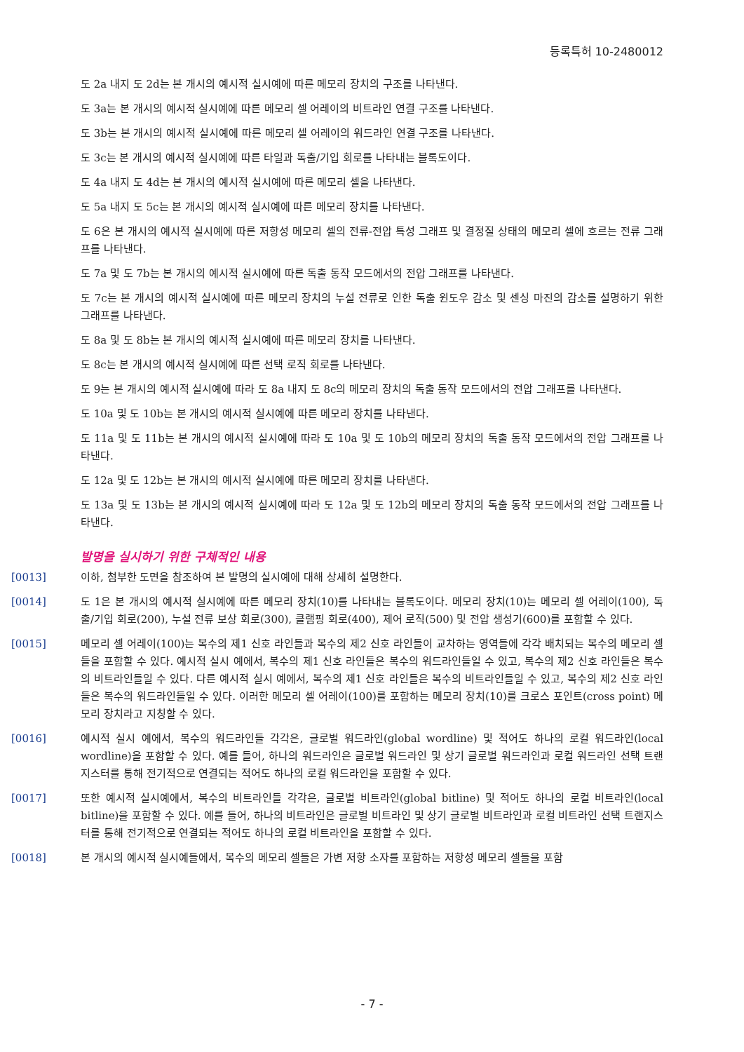등록특허 10-2480012
도 2a 내지 도 2d는 본 개시의 예시적 실시예에 따른 메모리 장치의 구조를 나타낸다.
도 3a는 본 개시의 예시적 실시예에 따른 메모리 셀 어레이의 비트라인 연결 구조를 나타낸다.
도 3b는 본 개시의 예시적 실시예에 따른 메모리 셀 어레이의 워드라인 연결 구조를 나타낸다.
도 3c는 본 개시의 예시적 실시예에 따른 타일과 독출/기입 회로를 나타내는 블록도이다.
도 4a 내지 도 4d는 본 개시의 예시적 실시예에 따른 메모리 셀을 나타낸다.
도 5a 내지 도 5c는 본 개시의 예시적 실시예에 따른 메모리 장치를 나타낸다.
도 6은 본 개시의 예시적 실시예에 따른 저항성 메모리 셀의 전류-전압 특성 그래프 및 결정질 상태의 메모리 셀에 흐르는 전류 그래프를 나타낸다.
도 7a 및 도 7b는 본 개시의 예시적 실시예에 따른 독출 동작 모드에서의 전압 그래프를 나타낸다.
도 7c는 본 개시의 예시적 실시예에 따른 메모리 장치의 누설 전류로 인한 독출 윈도우 감소 및 센싱 마진의 감소를 설명하기 위한 그래프를 나타낸다.
도 8a 및 도 8b는 본 개시의 예시적 실시예에 따른 메모리 장치를 나타낸다.
도 8c는 본 개시의 예시적 실시예에 따른 선택 로직 회로를 나타낸다.
도 9는 본 개시의 예시적 실시예에 따라 도 8a 내지 도 8c의 메모리 장치의 독출 동작 모드에서의 전압 그래프를 나타낸다.
도 10a 및 도 10b는 본 개시의 예시적 실시예에 따른 메모리 장치를 나타낸다.
도 11a 및 도 11b는 본 개시의 예시적 실시예에 따라 도 10a 및 도 10b의 메모리 장치의 독출 동작 모드에서의 전압 그래프를 나타낸다.
도 12a 및 도 12b는 본 개시의 예시적 실시예에 따른 메모리 장치를 나타낸다.
도 13a 및 도 13b는 본 개시의 예시적 실시예에 따라 도 12a 및 도 12b의 메모리 장치의 독출 동작 모드에서의 전압 그래프를 나타낸다.
발명을 실시하기 위한 구체적인 내용
[0013] 이하, 첨부한 도면을 참조하여 본 발명의 실시예에 대해 상세히 설명한다.
[0014] 도 1은 본 개시의 예시적 실시예에 따른 메모리 장치(10)를 나타내는 블록도이다. 메모리 장치(10)는 메모리 셀 어레이(100), 독출/기입 회로(200), 누설 전류 보상 회로(300), 클램핑 회로(400), 제어 로직(500) 및 전압 생성기(600)를 포함할 수 있다.
[0015] 메모리 셀 어레이(100)는 복수의 제1 신호 라인들과 복수의 제2 신호 라인들이 교차하는 영역들에 각각 배치되는 복수의 메모리 셀들을 포함할 수 있다. 예시적 실시 예에서, 복수의 제1 신호 라인들은 복수의 워드라인들일 수 있고, 복수의 제2 신호 라인들은 복수의 비트라인들일 수 있다. 다른 예시적 실시 예에서, 복수의 제1 신호 라인들은 복수의 비트라인들일 수 있고, 복수의 제2 신호 라인들은 복수의 워드라인들일 수 있다. 이러한 메모리 셀 어레이(100)를 포함하는 메모리 장치(10)를 크로스 포인트(cross point) 메모리 장치라고 지칭할 수 있다.
[0016] 예시적 실시 예에서, 복수의 워드라인들 각각은, 글로벌 워드라인(global wordline) 및 적어도 하나의 로컬 워드라인(local wordline)을 포함할 수 있다. 예를 들어, 하나의 워드라인은 글로벌 워드라인 및 상기 글로벌 워드라인과 로컬 워드라인 선택 트랜지스터를 통해 전기적으로 연결되는 적어도 하나의 로컬 워드라인을 포함할 수 있다.
[0017] 또한 예시적 실시예에서, 복수의 비트라인들 각각은, 글로벌 비트라인(global bitline) 및 적어도 하나의 로컬 비트라인(local bitline)을 포함할 수 있다. 예를 들어, 하나의 비트라인은 글로벌 비트라인 및 상기 글로벌 비트라인과 로컬 비트라인 선택 트랜지스터를 통해 전기적으로 연결되는 적어도 하나의 로컬 비트라인을 포함할 수 있다.
[0018] 본 개시의 예시적 실시예들에서, 복수의 메모리 셀들은 가변 저항 소자를 포함하는 저항성 메모리 셀들을 포함
- 7 -